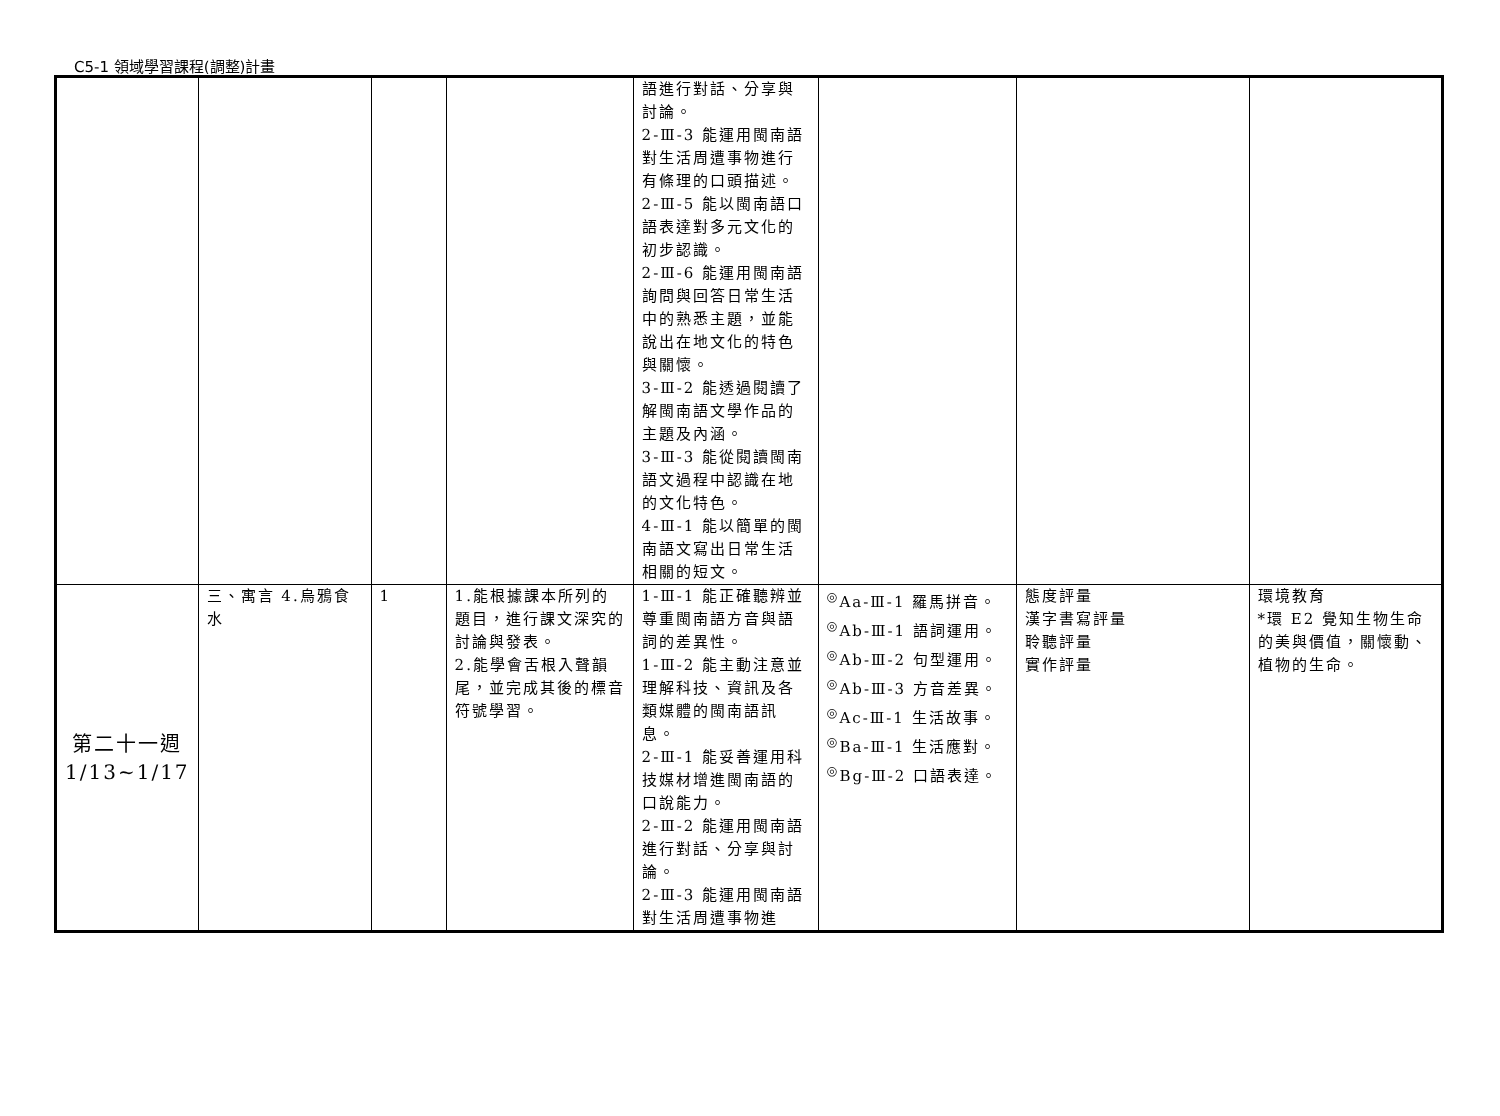C5-1 領域學習課程(調整)計畫
| | | | | 語進行對話、分享與討論。 2-Ⅲ-3 能運用閩南語對生活周遭事物進行有條理的口頭描述。 2-Ⅲ-5 能以閩南語口語表達對多元文化的初步認識。 2-Ⅲ-6 能運用閩南語詢問與回答日常生活中的熟悉主題，並能說出在地文化的特色與關懷。 3-Ⅲ-2 能透過閱讀了解閩南語文學作品的主題及內涵。 3-Ⅲ-3 能從閱讀閩南語文過程中認識在地的文化特色。 4-Ⅲ-1 能以簡單的閩南語文寫出日常生活相關的短文。 | | | |
| 第二十一週 1/13~1/17 | 三、寓言 4.烏鴉食水 | 1 | 1.能根據課本所列的題目，進行課文深究的討論與發表。 2.能學會舌根入聲韻尾，並完成其後的標音符號學習。 | 1-Ⅲ-1 能正確聽辨並尊重閩南語方音與語詞的差異性。 1-Ⅲ-2 能主動注意並理解科技、資訊及各類媒體的閩南語訊息。 2-Ⅲ-1 能妥善運用科技媒材增進閩南語的口說能力。 2-Ⅲ-2 能運用閩南語進行對話、分享與討論。 2-Ⅲ-3 能運用閩南語對生活周遭事物進 | <sup>◎</sup>Aa-Ⅲ-1 羅馬拼音。 <sup>◎</sup>Ab-Ⅲ-1 語詞運用。 <sup>◎</sup>Ab-Ⅲ-2 句型運用。 <sup>◎</sup>Ab-Ⅲ-3 方音差異。 <sup>◎</sup>Ac-Ⅲ-1 生活故事。 <sup>◎</sup>Ba-Ⅲ-1 生活應對。 <sup>◎</sup>Bg-Ⅲ-2 口語表達。 | 態度評量 漢字書寫評量 聆聽評量 實作評量 | 環境教育 *環 E2 覺知生物生命的美與價值，關懷動、植物的生命。 |